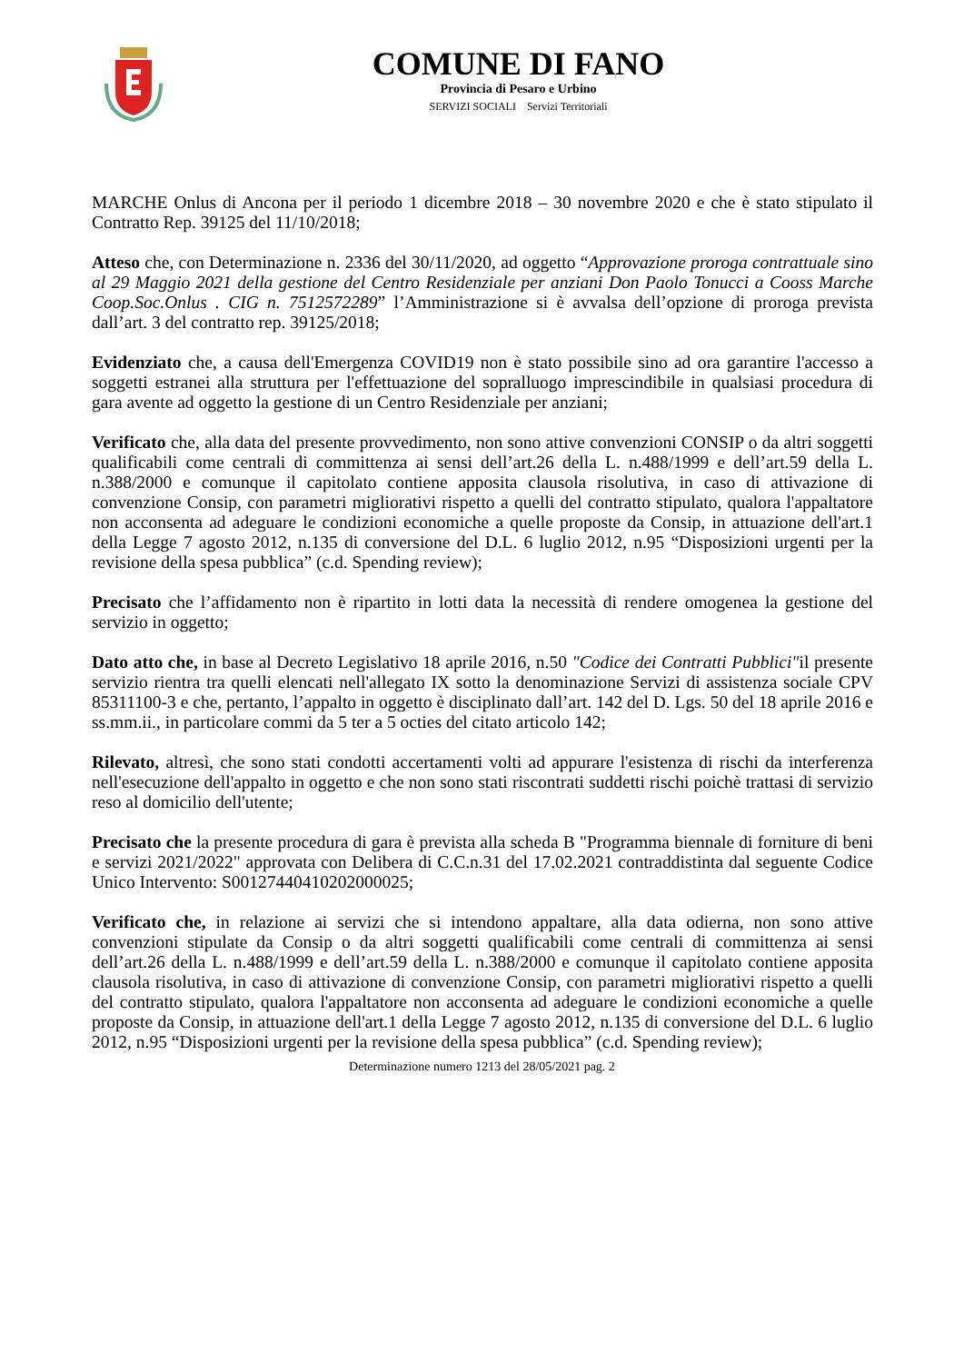COMUNE DI FANO
Provincia di Pesaro e Urbino
SERVIZI SOCIALI Servizi Territoriali
MARCHE Onlus di Ancona per il periodo 1 dicembre 2018 – 30 novembre 2020 e che è stato stipulato il Contratto Rep. 39125 del 11/10/2018;
Atteso che, con Determinazione n. 2336 del 30/11/2020, ad oggetto “Approvazione proroga contrattuale sino al 29 Maggio 2021 della gestione del Centro Residenziale per anziani Don Paolo Tonucci a Cooss Marche Coop.Soc.Onlus . CIG n. 7512572289” l’Amministrazione si è avvalsa dell’opzione di proroga prevista dall’art. 3 del contratto rep. 39125/2018;
Evidenziato che, a causa dell'Emergenza COVID19 non è stato possibile sino ad ora garantire l'accesso a soggetti estranei alla struttura per l'effettuazione del sopralluogo imprescindibile in qualsiasi procedura di gara avente ad oggetto la gestione di un Centro Residenziale per anziani;
Verificato che, alla data del presente provvedimento, non sono attive convenzioni CONSIP o da altri soggetti qualificabili come centrali di committenza ai sensi dell’art.26 della L. n.488/1999 e dell’art.59 della L. n.388/2000 e comunque il capitolato contiene apposita clausola risolutiva, in caso di attivazione di convenzione Consip, con parametri migliorativi rispetto a quelli del contratto stipulato, qualora l'appaltatore non acconsenta ad adeguare le condizioni economiche a quelle proposte da Consip, in attuazione dell'art.1 della Legge 7 agosto 2012, n.135 di conversione del D.L. 6 luglio 2012, n.95 “Disposizioni urgenti per la revisione della spesa pubblica” (c.d. Spending review);
Precisato che l’affidamento non è ripartito in lotti data la necessità di rendere omogenea la gestione del servizio in oggetto;
Dato atto che, in base al Decreto Legislativo 18 aprile 2016, n.50 "Codice dei Contratti Pubblici"il presente servizio rientra tra quelli elencati nell'allegato IX sotto la denominazione Servizi di assistenza sociale CPV 85311100-3 e che, pertanto, l’appalto in oggetto è disciplinato dall’art. 142 del D. Lgs. 50 del 18 aprile 2016 e ss.mm.ii., in particolare commi da 5 ter a 5 octies del citato articolo 142;
Rilevato, altresì, che sono stati condotti accertamenti volti ad appurare l'esistenza di rischi da interferenza nell'esecuzione dell'appalto in oggetto e che non sono stati riscontrati suddetti rischi poichè trattasi di servizio reso al domicilio dell'utente;
Precisato che la presente procedura di gara è prevista alla scheda B "Programma biennale di forniture di beni e servizi 2021/2022" approvata con Delibera di C.C.n.31 del 17.02.2021 contraddistinta dal seguente Codice Unico Intervento: S00127440410202000025;
Verificato che, in relazione ai servizi che si intendono appaltare, alla data odierna, non sono attive convenzioni stipulate da Consip o da altri soggetti qualificabili come centrali di committenza ai sensi dell’art.26 della L. n.488/1999 e dell’art.59 della L. n.388/2000 e comunque il capitolato contiene apposita clausola risolutiva, in caso di attivazione di convenzione Consip, con parametri migliorativi rispetto a quelli del contratto stipulato, qualora l'appaltatore non acconsenta ad adeguare le condizioni economiche a quelle proposte da Consip, in attuazione dell'art.1 della Legge 7 agosto 2012, n.135 di conversione del D.L. 6 luglio 2012, n.95 “Disposizioni urgenti per la revisione della spesa pubblica” (c.d. Spending review);
Determinazione numero 1213 del 28/05/2021 pag. 2